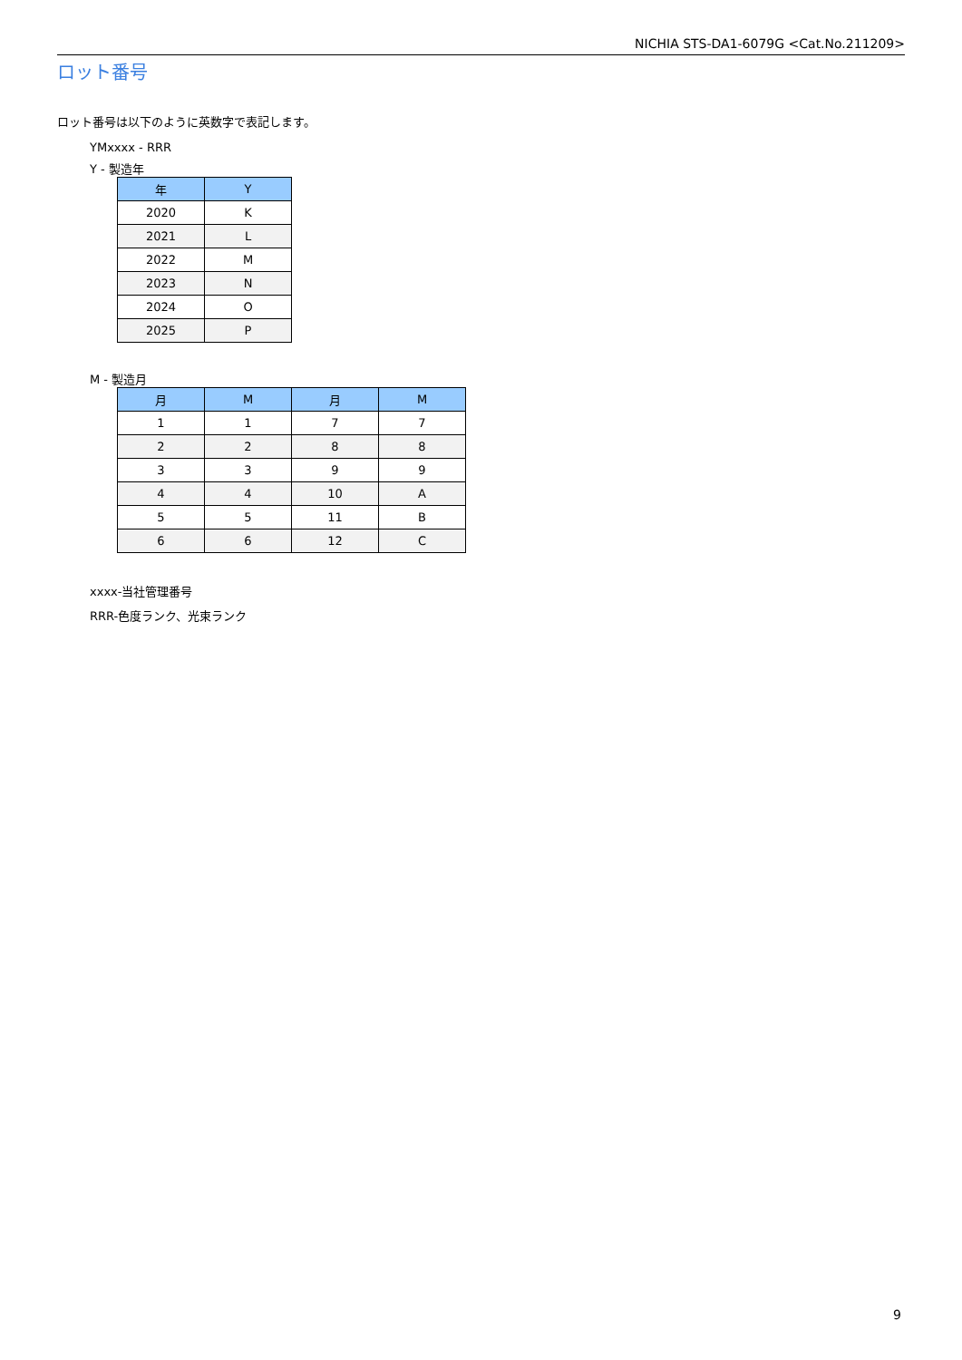NICHIA STS-DA1-6079G <Cat.No.211209>
ロット番号
ロット番号は以下のように英数字で表記します。
YMxxxx - RRR
Y - 製造年
| 年 | Y |
| --- | --- |
| 2020 | K |
| 2021 | L |
| 2022 | M |
| 2023 | N |
| 2024 | O |
| 2025 | P |
M - 製造月
| 月 | M | 月 | M |
| --- | --- | --- | --- |
| 1 | 1 | 7 | 7 |
| 2 | 2 | 8 | 8 |
| 3 | 3 | 9 | 9 |
| 4 | 4 | 10 | A |
| 5 | 5 | 11 | B |
| 6 | 6 | 12 | C |
xxxx-当社管理番号
RRR-色度ランク、光束ランク
9